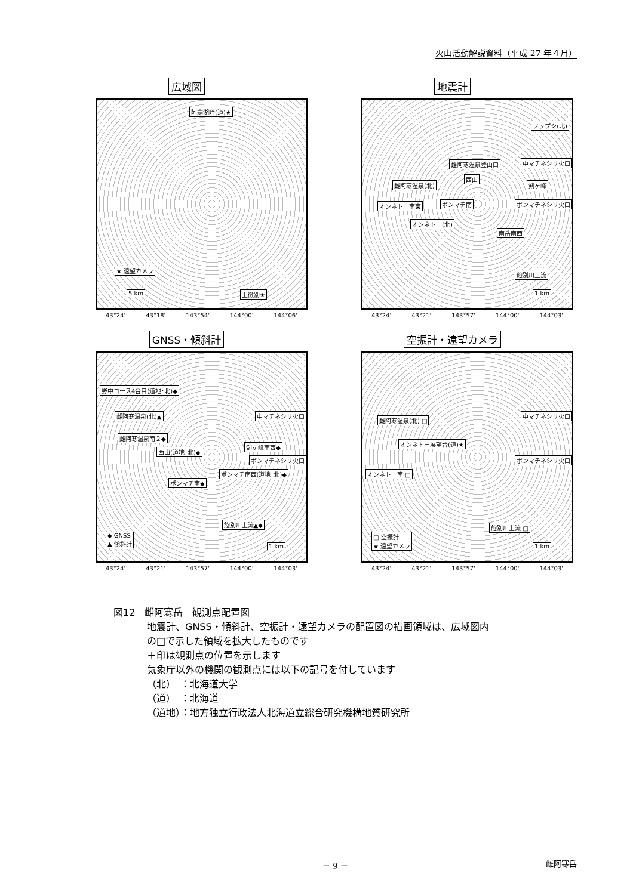火山活動解説資料（平成 27 年４月）
広域図
阿寒湖畔(道)★
★ 遠望カメラ
5 km 上徹別★
43°24' 43°18' 143°54' 144°00' 144°06'
地震計
フップシ(北)
雌阿寒温泉登山口 中マチネシリ火口
西山
雌阿寒温泉(北) 剣ヶ峰
オンネトー南東 ポンマチ南 ポンマチネシリ火口
オンネトー(北)
南岳南西
飽別川上流
1 km
43°24' 43°21' 143°57' 144°00' 144°03'
GNSS・傾斜計
野中コース4合目(道地･北)◆
雌阿寒温泉(北)▲ 中マチネシリ火口
雌阿寒温泉南２◆
剣ヶ峰南西◆
西山(道地･北)◆
ポンマチネシリ火口
ポンマチ南西(道地･北)◆
ポンマチ南◆
飽別川上流▲◆
◆ GNSS
▲ 傾斜計
1 km
43°24' 43°21' 143°57' 144°00' 144°03'
空振計・遠望カメラ
雌阿寒温泉(北) □
中マチネシリ火口
オンネトー展望台(道)★
ポンマチネシリ火口
オンネトー南 □
飽別川上流 □
□ 空振計
★ 遠望カメラ
1 km
43°24' 43°21' 143°57' 144°00' 144°03'
図12　雌阿寒岳　観測点配置図
地震計、GNSS・傾斜計、空振計・遠望カメラの配置図の描画領域は、広域図内
の□で示した領域を拡大したものです
＋印は観測点の位置を示します
気象庁以外の機関の観測点には以下の記号を付しています
（北）　：北海道大学
（道）　：北海道
（道地）：地方独立行政法人北海道立総合研究機構地質研究所
－ 9 － 雌阿寒岳